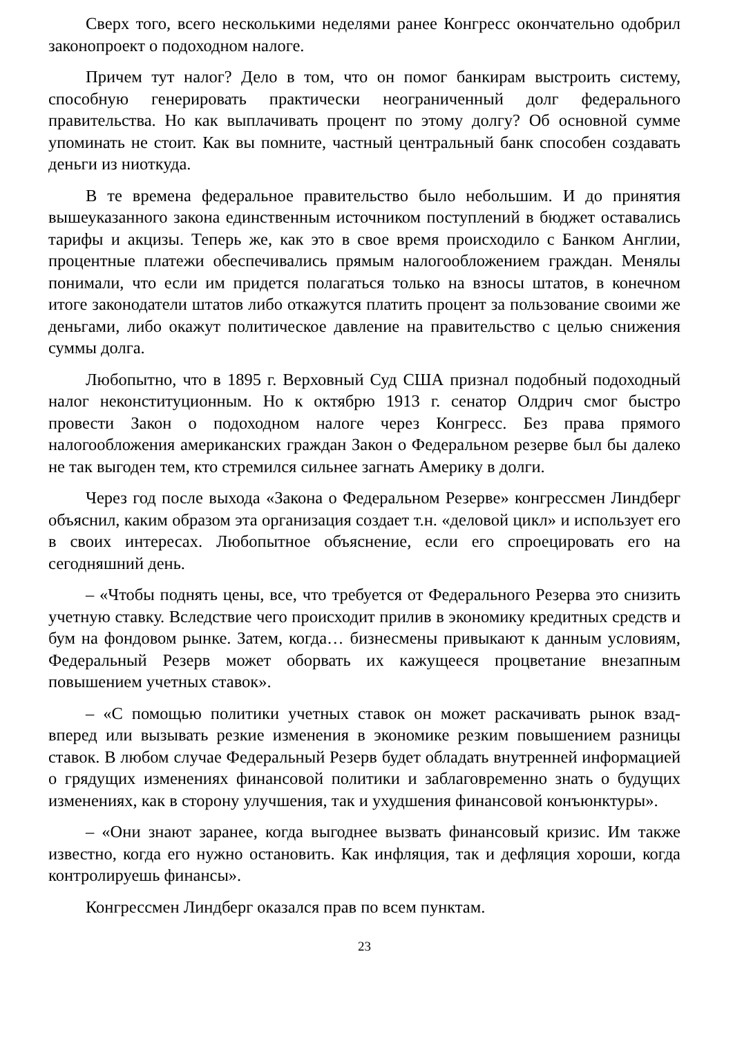Сверх того, всего несколькими неделями ранее Конгресс окончательно одобрил законопроект о подоходном налоге.
Причем тут налог? Дело в том, что он помог банкирам выстроить систему, способную генерировать практически неограниченный долг федерального правительства. Но как выплачивать процент по этому долгу? Об основной сумме упоминать не стоит. Как вы помните, частный центральный банк способен создавать деньги из ниоткуда.
В те времена федеральное правительство было небольшим. И до принятия вышеуказанного закона единственным источником поступлений в бюджет оставались тарифы и акцизы. Теперь же, как это в свое время происходило с Банком Англии, процентные платежи обеспечивались прямым налогообложением граждан. Менялы понимали, что если им придется полагаться только на взносы штатов, в конечном итоге законодатели штатов либо откажутся платить процент за пользование своими же деньгами, либо окажут политическое давление на правительство с целью снижения суммы долга.
Любопытно, что в 1895 г. Верховный Суд США признал подобный подоходный налог неконституционным. Но к октябрю 1913 г. сенатор Олдрич смог быстро провести Закон о подоходном налоге через Конгресс. Без права прямого налогообложения американских граждан Закон о Федеральном резерве был бы далеко не так выгоден тем, кто стремился сильнее загнать Америку в долги.
Через год после выхода «Закона о Федеральном Резерве» конгрессмен Линдберг объяснил, каким образом эта организация создает т.н. «деловой цикл» и использует его в своих интересах. Любопытное объяснение, если его спроецировать его на сегодняшний день.
– «Чтобы поднять цены, все, что требуется от Федерального Резерва это снизить учетную ставку. Вследствие чего происходит прилив в экономику кредитных средств и бум на фондовом рынке. Затем, когда… бизнесмены привыкают к данным условиям, Федеральный Резерв может оборвать их кажущееся процветание внезапным повышением учетных ставок».
– «С помощью политики учетных ставок он может раскачивать рынок взад-вперед или вызывать резкие изменения в экономике резким повышением разницы ставок. В любом случае Федеральный Резерв будет обладать внутренней информацией о грядущих изменениях финансовой политики и заблаговременно знать о будущих изменениях, как в сторону улучшения, так и ухудшения финансовой конъюнктуры».
– «Они знают заранее, когда выгоднее вызвать финансовый кризис. Им также известно, когда его нужно остановить. Как инфляция, так и дефляция хороши, когда контролируешь финансы».
Конгрессмен Линдберг оказался прав по всем пунктам.
23